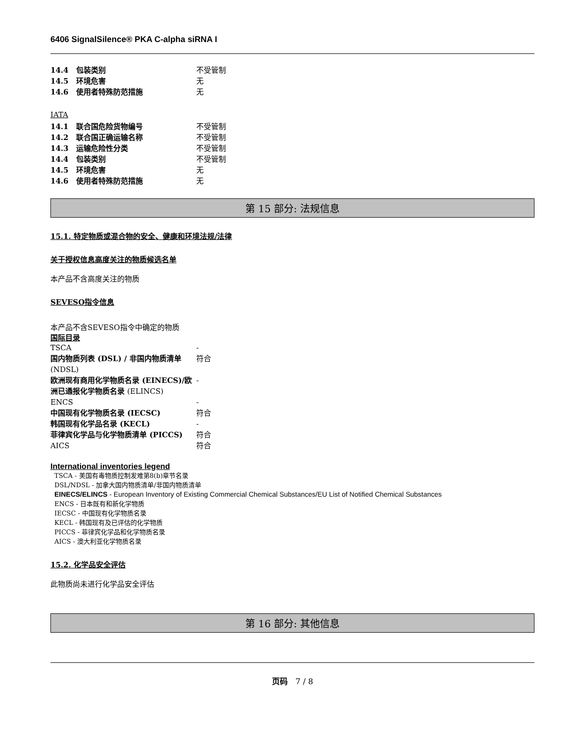6406 SignalSilence® PKA C-alpha siRNA I
| 14.4 包装类别 | 不受管制 |
| 14.5 环境危害 | 无 |
| 14.6 使用者特殊防范措施 | 无 |
IATA
| 14.1 联合国危险货物编号 | 不受管制 |
| 14.2 联合国正确运输名称 | 不受管制 |
| 14.3 运输危险性分类 | 不受管制 |
| 14.4 包装类别 | 不受管制 |
| 14.5 环境危害 | 无 |
| 14.6 使用者特殊防范措施 | 无 |
第 15 部分: 法规信息
15.1. 特定物质或混合物的安全、健康和环境法规/法律
关于授权信息高度关注的物质候选名单
本产品不含高度关注的物质
SEVESO指令信息
本产品不含SEVESO指令中确定的物质
国际目录
| TSCA | - |
| 国内物质列表 (DSL) / 非国内物质清单 (NDSL) | 符合 |
| 欧洲现有商用化学物质名录 (EINECS)/欧洲已通报化学物质名录 (ELINCS) | - |
| ENCS | - |
| 中国现有化学物质名录 (IECSC) | 符合 |
| 韩国现有化学品名录 (KECL) | - |
| 菲律宾化学品与化学物质清单 (PICCS) | 符合 |
| AICS | 符合 |
International inventories legend
TSCA - 美国有毒物质控制发难第8(b)章节名录
DSL/NDSL - 加拿大国内物质清单/非国内物质清单
EINECS/ELINCS - European Inventory of Existing Commercial Chemical Substances/EU List of Notified Chemical Substances
ENCS - 日本既有和新化学物质
IECSC - 中国现有化学物质名录
KECL - 韩国现有及已评估的化学物质
PICCS - 菲律宾化学品和化学物质名录
AICS - 澳大利亚化学物质名录
15.2. 化学品安全评估
此物质尚未进行化学品安全评估
第 16 部分: 其他信息
页码　7 / 8